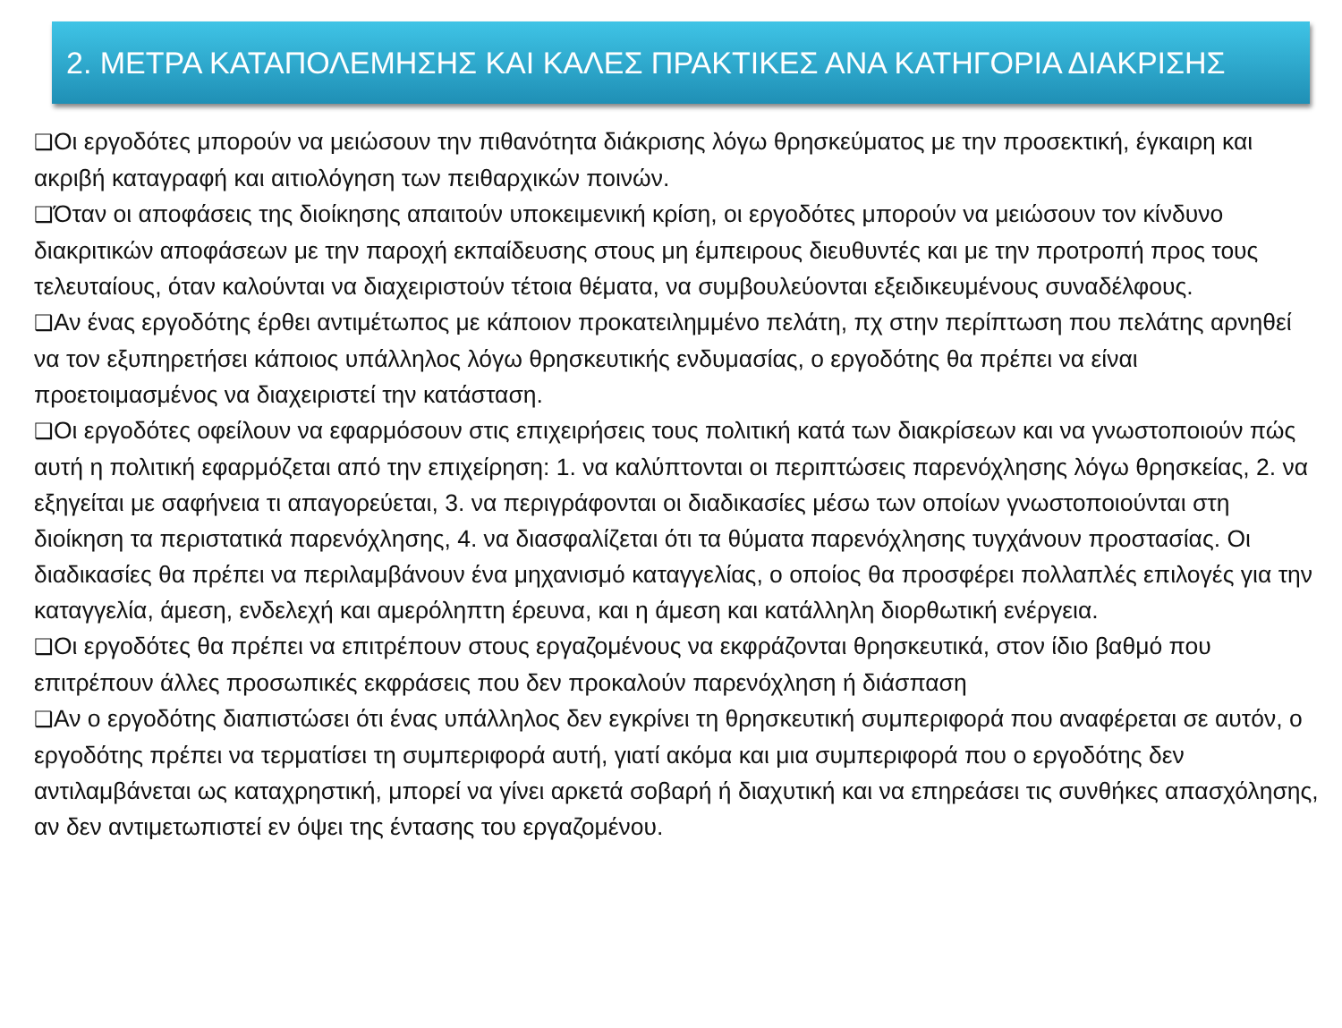2. ΜΕΤΡΑ ΚΑΤΑΠΟΛΕΜΗΣΗΣ ΚΑΙ ΚΑΛΕΣ ΠΡΑΚΤΙΚΕΣ ΑΝΑ ΚΑΤΗΓΟΡΙΑ ΔΙΑΚΡΙΣΗΣ
❑Οι εργοδότες μπορούν να μειώσουν την πιθανότητα διάκρισης λόγω θρησκεύματος με την προσεκτική, έγκαιρη και ακριβή καταγραφή και αιτιολόγηση των πειθαρχικών ποινών.
❑Όταν οι αποφάσεις της διοίκησης απαιτούν υποκειμενική κρίση, οι εργοδότες μπορούν να μειώσουν τον κίνδυνο διακριτικών αποφάσεων με την παροχή εκπαίδευσης στους μη έμπειρους διευθυντές και με την προτροπή προς τους τελευταίους, όταν καλούνται να διαχειριστούν τέτοια θέματα, να συμβουλεύονται εξειδικευμένους συναδέλφους.
❑Αν ένας εργοδότης έρθει αντιμέτωπος με κάποιον προκατειλημμένο πελάτη, πχ στην περίπτωση που πελάτης αρνηθεί να τον εξυπηρετήσει κάποιος υπάλληλος λόγω θρησκευτικής ενδυμασίας, ο εργοδότης θα πρέπει να είναι προετοιμασμένος να διαχειριστεί την κατάσταση.
❑Οι εργοδότες οφείλουν να εφαρμόσουν στις επιχειρήσεις τους πολιτική κατά των διακρίσεων και να γνωστοποιούν πώς αυτή η πολιτική εφαρμόζεται από την επιχείρηση: 1. να καλύπτονται οι περιπτώσεις παρενόχλησης λόγω θρησκείας, 2. να εξηγείται με σαφήνεια τι απαγορεύεται, 3. να περιγράφονται οι διαδικασίες μέσω των οποίων γνωστοποιούνται στη διοίκηση τα περιστατικά παρενόχλησης, 4. να διασφαλίζεται ότι τα θύματα παρενόχλησης τυγχάνουν προστασίας. Οι διαδικασίες θα πρέπει να περιλαμβάνουν ένα μηχανισμό καταγγελίας, ο οποίος θα προσφέρει πολλαπλές επιλογές για την καταγγελία, άμεση, ενδελεχή και αμερόληπτη έρευνα, και η άμεση και κατάλληλη διορθωτική ενέργεια.
❑Οι εργοδότες θα πρέπει να επιτρέπουν στους εργαζομένους να εκφράζονται θρησκευτικά, στον ίδιο βαθμό που επιτρέπουν άλλες προσωπικές εκφράσεις που δεν προκαλούν παρενόχληση ή διάσπαση
❑Αν ο εργοδότης διαπιστώσει ότι ένας υπάλληλος δεν εγκρίνει τη θρησκευτική συμπεριφορά που αναφέρεται σε αυτόν, ο εργοδότης πρέπει να τερματίσει τη συμπεριφορά αυτή, γιατί ακόμα και μια συμπεριφορά που ο εργοδότης δεν αντιλαμβάνεται ως καταχρηστική, μπορεί να γίνει αρκετά σοβαρή ή διαχυτική και να επηρεάσει τις συνθήκες απασχόλησης, αν δεν αντιμετωπιστεί εν όψει της έντασης του εργαζομένου.